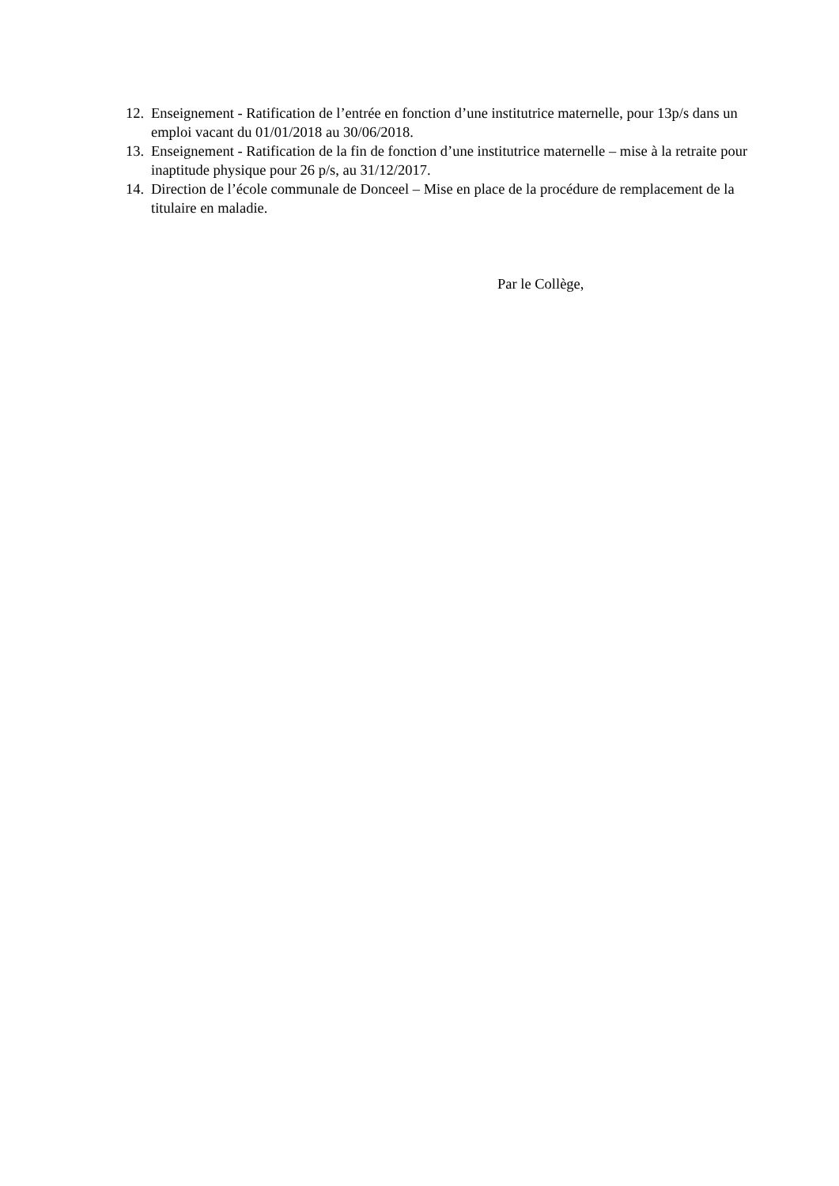12. Enseignement - Ratification de l’entrée en fonction d’une institutrice maternelle, pour 13p/s dans un emploi vacant du 01/01/2018 au 30/06/2018.
13. Enseignement - Ratification de la fin de fonction d’une institutrice maternelle – mise à la retraite pour inaptitude physique pour 26 p/s, au 31/12/2017.
14. Direction de l’école communale de Donceel – Mise en place de la procédure de remplacement de la titulaire en maladie.
Par le Collège,